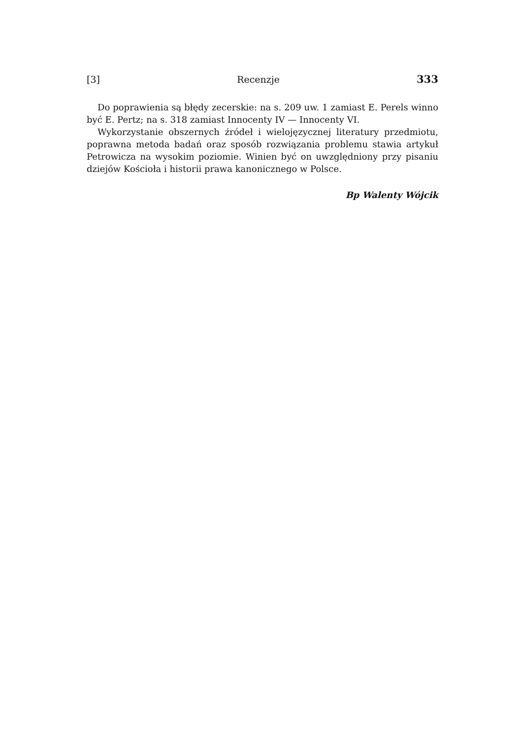[3] Recenzje 333
Do poprawienia są błędy zecerskie: na s. 209 uw. 1 zamiast E. Perels winno być E. Pertz; na s. 318 zamiast Innocenty IV — Innocenty VI.
Wykorzystanie obszernych źródeł i wielojęzycznej literatury przedmiotu, poprawna metoda badań oraz sposób rozwiązania problemu stawia artykuł Petrowicza na wysokim poziomie. Winien być on uwzględniony przy pisaniu dziejów Kościoła i historii prawa kanonicznego w Polsce.
Bp Walenty Wójcik